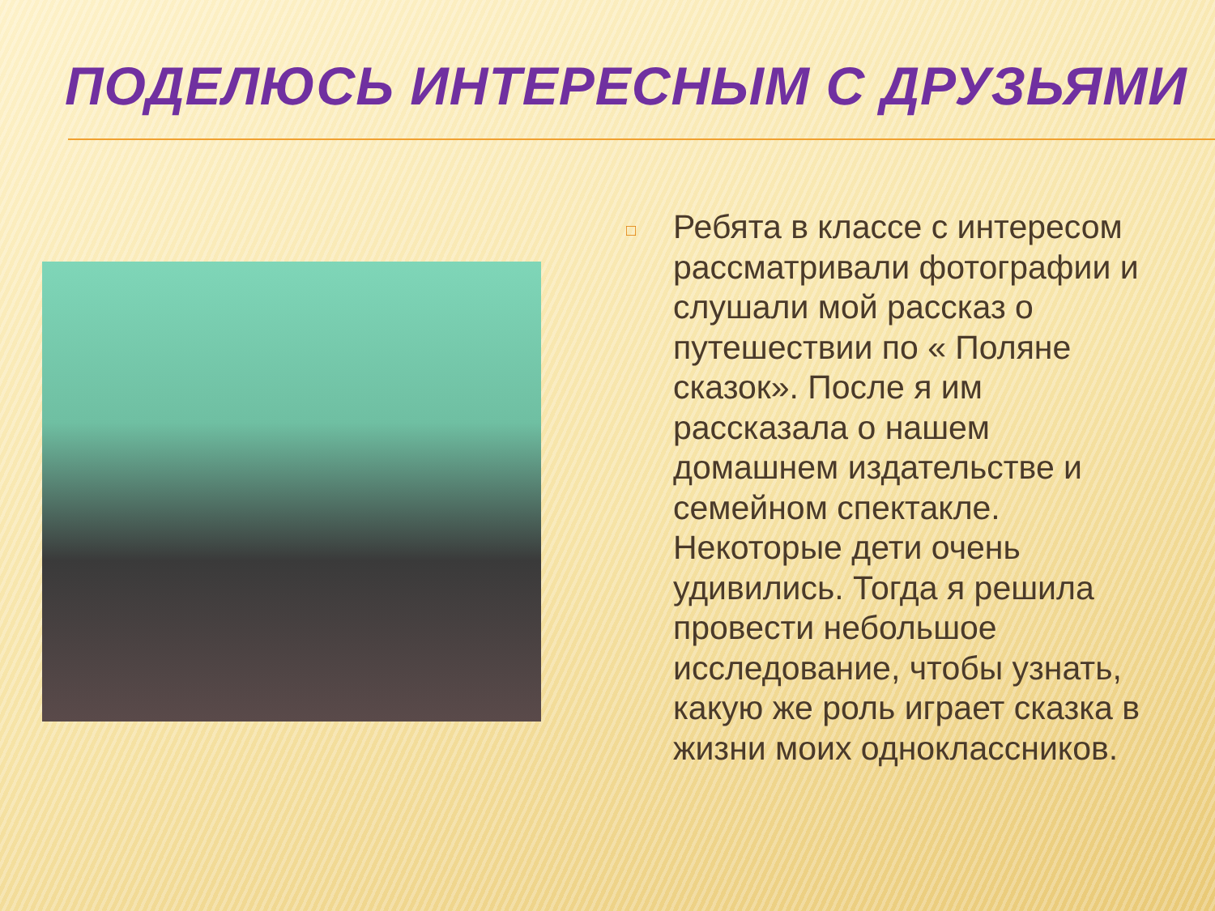ПОДЕЛЮСЬ ИНТЕРЕСНЫМ С ДРУЗЬЯМИ
□
Ребята в классе с интересом рассматривали фотографии и слушали мой рассказ о путешествии по « Поляне сказок». После я им рассказала о нашем домашнем издательстве и семейном спектакле. Некоторые дети очень удивились. Тогда я решила провести небольшое исследование, чтобы узнать, какую же роль играет сказка в жизни моих одноклассников.